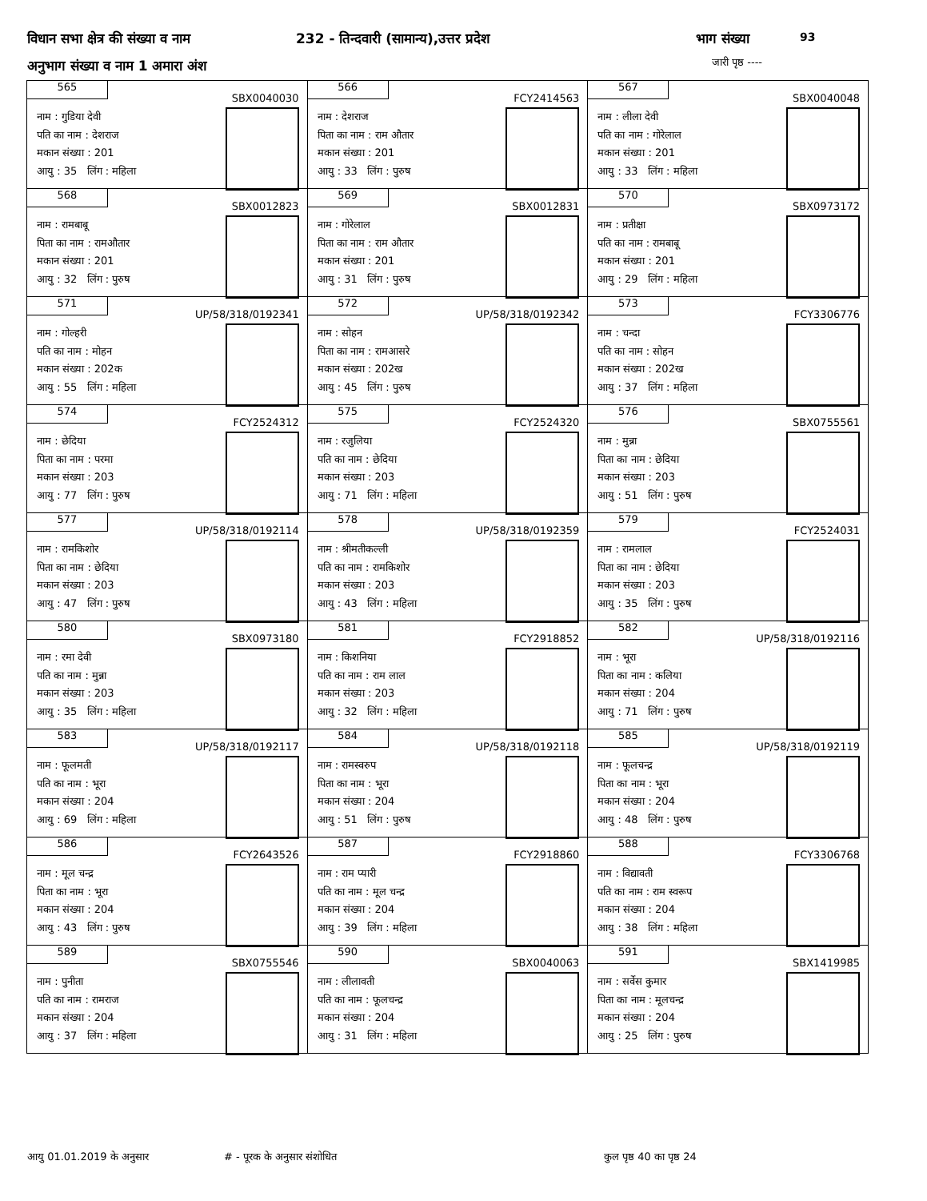विधान सभा क्षेत्र की संख्या व नाम 232 - तिन्दवारी (सामान्य),उत्तर प्रदेश भाग संख्या 93
अनुभाग संख्या व नाम 1 अमारा अंश जारी पृष्ठ ----
| 565 SBX0040030 नाम : गुडिया देवी पति का नाम : देशराज मकान संख्या : 201 आयु : 35 लिंग : महिला | 566 FCY2414563 नाम : देशराज पिता का नाम : राम औतार मकान संख्या : 201 आयु : 33 लिंग : पुरुष | 567 SBX0040048 नाम : लीला देवी पति का नाम : गोरेलाल मकान संख्या : 201 आयु : 33 लिंग : महिला |
| 568 SBX0012823 नाम : रामबाबू पिता का नाम : रामऔतार मकान संख्या : 201 आयु : 32 लिंग : पुरुष | 569 SBX0012831 नाम : गोरेलाल पिता का नाम : राम औतार मकान संख्या : 201 आयु : 31 लिंग : पुरुष | 570 SBX0973172 नाम : प्रतीक्षा पति का नाम : रामबाबू मकान संख्या : 201 आयु : 29 लिंग : महिला |
| 571 UP/58/318/0192341 नाम : गोल्हरी पति का नाम : मोहन मकान संख्या : 202क आयु : 55 लिंग : महिला | 572 UP/58/318/0192342 नाम : सोहन पिता का नाम : रामआसरे मकान संख्या : 202ख आयु : 45 लिंग : पुरुष | 573 FCY3306776 नाम : चन्दा पति का नाम : सोहन मकान संख्या : 202ख आयु : 37 लिंग : महिला |
| 574 FCY2524312 नाम : छेदिया पिता का नाम : परमा मकान संख्या : 203 आयु : 77 लिंग : पुरुष | 575 FCY2524320 नाम : रजुलिया पति का नाम : छेदिया मकान संख्या : 203 आयु : 71 लिंग : महिला | 576 SBX0755561 नाम : मुन्ना पिता का नाम : छेदिया मकान संख्या : 203 आयु : 51 लिंग : पुरुष |
| 577 UP/58/318/0192114 नाम : रामकिशोर पिता का नाम : छेदिया मकान संख्या : 203 आयु : 47 लिंग : पुरुष | 578 UP/58/318/0192359 नाम : श्रीमतीकल्ली पति का नाम : रामकिशोर मकान संख्या : 203 आयु : 43 लिंग : महिला | 579 FCY2524031 नाम : रामलाल पिता का नाम : छेदिया मकान संख्या : 203 आयु : 35 लिंग : पुरुष |
| 580 SBX0973180 नाम : रमा देवी पति का नाम : मुन्ना मकान संख्या : 203 आयु : 35 लिंग : महिला | 581 FCY2918852 नाम : किशनिया पति का नाम : राम लाल मकान संख्या : 203 आयु : 32 लिंग : महिला | 582 UP/58/318/0192116 नाम : भूरा पिता का नाम : कलिया मकान संख्या : 204 आयु : 71 लिंग : पुरुष |
| 583 UP/58/318/0192117 नाम : फूलमती पति का नाम : भूरा मकान संख्या : 204 आयु : 69 लिंग : महिला | 584 UP/58/318/0192118 नाम : रामस्वरुप पिता का नाम : भूरा मकान संख्या : 204 आयु : 51 लिंग : पुरुष | 585 UP/58/318/0192119 नाम : फूलचन्द्र पिता का नाम : भूरा मकान संख्या : 204 आयु : 48 लिंग : पुरुष |
| 586 FCY2643526 नाम : मूल चन्द्र पिता का नाम : भूरा मकान संख्या : 204 आयु : 43 लिंग : पुरुष | 587 FCY2918860 नाम : राम प्यारी पति का नाम : मूल चन्द्र मकान संख्या : 204 आयु : 39 लिंग : महिला | 588 FCY3306768 नाम : विद्यावती पति का नाम : राम स्वरूप मकान संख्या : 204 आयु : 38 लिंग : महिला |
| 589 SBX0755546 नाम : पुनीता पति का नाम : रामराज मकान संख्या : 204 आयु : 37 लिंग : महिला | 590 SBX0040063 नाम : लीलावती पति का नाम : फूलचन्द्र मकान संख्या : 204 आयु : 31 लिंग : महिला | 591 SBX1419985 नाम : सर्वेस कुमार पिता का नाम : मूलचन्द्र मकान संख्या : 204 आयु : 25 लिंग : पुरुष |
आयु 01.01.2019 के अनुसार # - पूरक के अनुसार संशोधित कुल पृष्ठ 40 का पृष्ठ 24